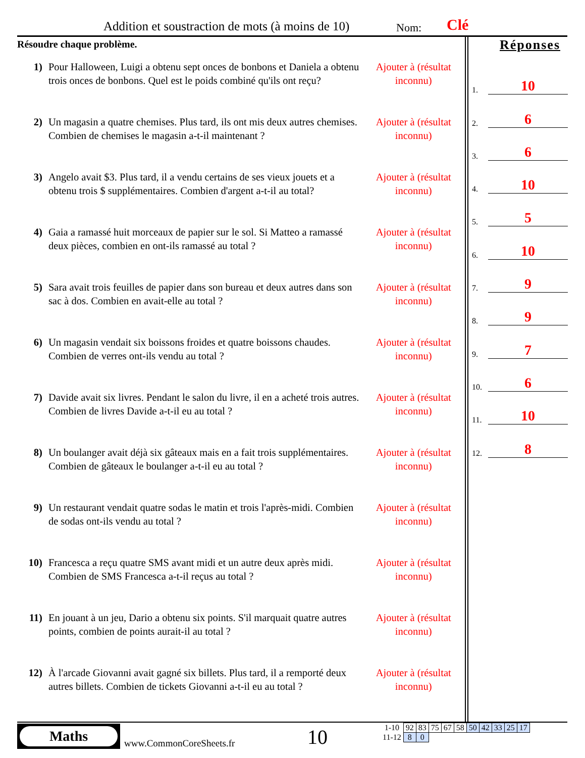Addition et soustraction de mots (à moins de 10)
Nom: Clé
Résoudre chaque problème.
1) Pour Halloween, Luigi a obtenu sept onces de bonbons et Daniela a obtenu trois onces de bonbons. Quel est le poids combiné qu'ils ont reçu?
Ajouter à (résultat inconnu)
2) Un magasin a quatre chemises. Plus tard, ils ont mis deux autres chemises. Combien de chemises le magasin a-t-il maintenant ?
Ajouter à (résultat inconnu)
3) Angelo avait $3. Plus tard, il a vendu certains de ses vieux jouets et a obtenu trois $ supplémentaires. Combien d'argent a-t-il au total?
Ajouter à (résultat inconnu)
4) Gaia a ramassé huit morceaux de papier sur le sol. Si Matteo a ramassé deux pièces, combien en ont-ils ramassé au total ?
Ajouter à (résultat inconnu)
5) Sara avait trois feuilles de papier dans son bureau et deux autres dans son sac à dos. Combien en avait-elle au total ?
Ajouter à (résultat inconnu)
6) Un magasin vendait six boissons froides et quatre boissons chaudes. Combien de verres ont-ils vendu au total ?
Ajouter à (résultat inconnu)
7) Davide avait six livres. Pendant le salon du livre, il en a acheté trois autres. Combien de livres Davide a-t-il eu au total ?
Ajouter à (résultat inconnu)
8) Un boulanger avait déjà six gâteaux mais en a fait trois supplémentaires. Combien de gâteaux le boulanger a-t-il eu au total ?
Ajouter à (résultat inconnu)
9) Un restaurant vendait quatre sodas le matin et trois l'après-midi. Combien de sodas ont-ils vendu au total ?
Ajouter à (résultat inconnu)
10) Francesca a reçu quatre SMS avant midi et un autre deux après midi. Combien de SMS Francesca a-t-il reçus au total ?
Ajouter à (résultat inconnu)
11) En jouant à un jeu, Dario a obtenu six points. S'il marquait quatre autres points, combien de points aurait-il au total ?
Ajouter à (résultat inconnu)
12) À l'arcade Giovanni avait gagné six billets. Plus tard, il a remporté deux autres billets. Combien de tickets Giovanni a-t-il eu au total ?
Ajouter à (résultat inconnu)
Réponses
1. 10
2. 6
3. 6
4. 10
5. 5
6. 10
7. 9
8. 9
9. 7
10. 6
11. 10
12. 8
Maths
www.CommonCoreSheets.fr 10
| 1-10 | 92 | 83 | 75 | 67 | 58 | 50 | 42 | 33 | 25 | 17 |
| 11-12 | 8 | 0 | | | | | | | | |